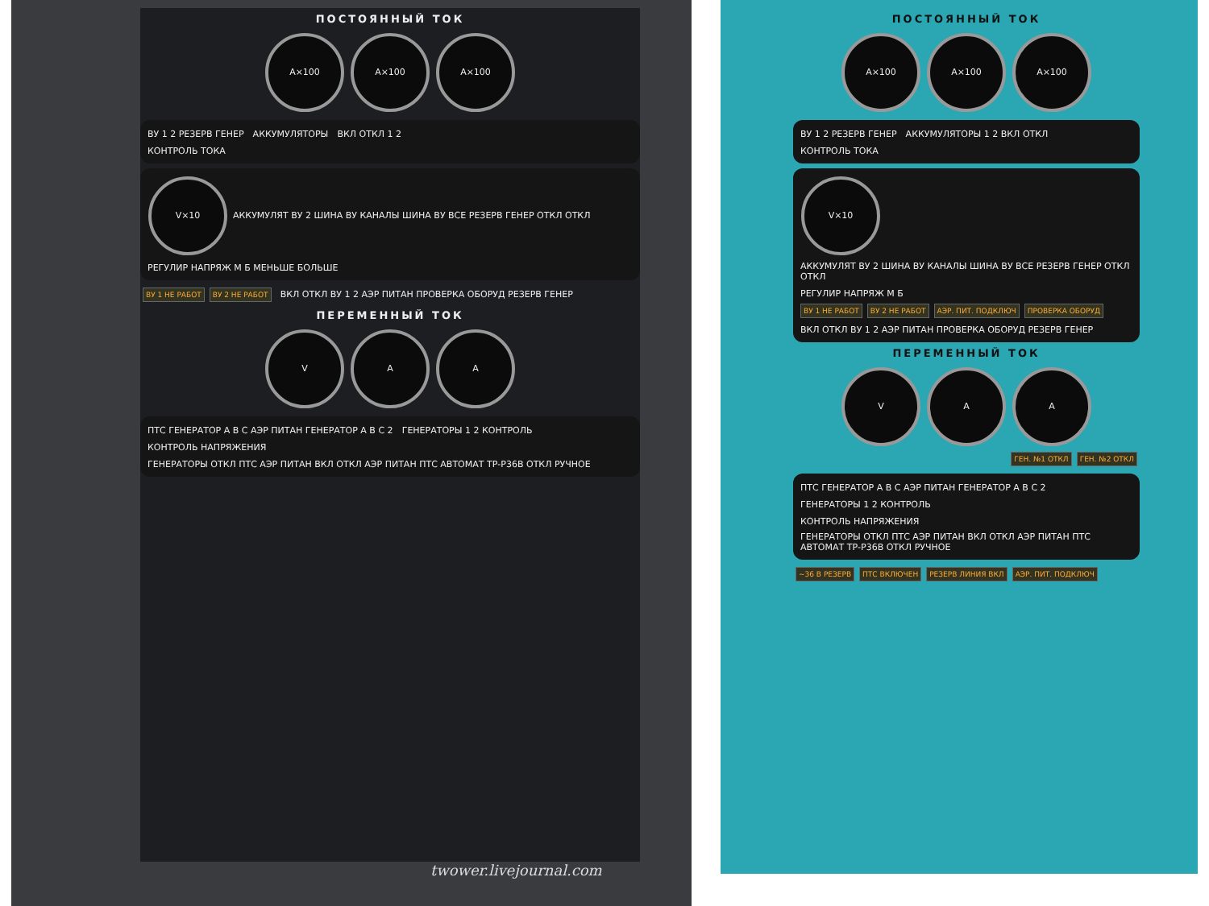ПОСТОЯННЫЙ ТОК
А×100 А×100 А×100
ВУ 1 2 РЕЗЕРВ ГЕНЕР АККУМУЛЯТОРЫ ВКЛ ОТКЛ 1 2
КОНТРОЛЬ ТОКА
V×10 АККУМУЛЯТ ВУ 2 ШИНА ВУ КАНАЛЫ ШИНА ВУ ВСЕ РЕЗЕРВ ГЕНЕР ОТКЛ ОТКЛ РЕГУЛИР НАПРЯЖ М Б МЕНЬШЕ БОЛЬШЕ
ВУ 1 НЕ РАБОТ ВУ 2 НЕ РАБОТ ВКЛ ОТКЛ ВУ 1 2 АЭР ПИТАН ПРОВЕРКА ОБОРУД РЕЗЕРВ ГЕНЕР
ПЕРЕМЕННЫЙ ТОК
V A A
ПТС ГЕНЕРАТОР А В С АЭР ПИТАН ГЕНЕРАТОР А В С 2 ГЕНЕРАТОРЫ 1 2 КОНТРОЛЬ
КОНТРОЛЬ НАПРЯЖЕНИЯ
ГЕНЕРАТОРЫ ОТКЛ ПТС АЭР ПИТАН ВКЛ ОТКЛ АЭР ПИТАН ПТС АВТОМАТ ТР-Р36В ОТКЛ РУЧНОЕ
twower.livejournal.com
ПОСТОЯННЫЙ ТОК
А×100 А×100 А×100
ВУ 1 2 РЕЗЕРВ ГЕНЕР АККУМУЛЯТОРЫ 1 2 ВКЛ ОТКЛ
КОНТРОЛЬ ТОКА
V×10 АККУМУЛЯТ ВУ 2 ШИНА ВУ КАНАЛЫ ШИНА ВУ ВСЕ РЕЗЕРВ ГЕНЕР ОТКЛ ОТКЛ РЕГУЛИР НАПРЯЖ М Б
ВУ 1 НЕ РАБОТ ВУ 2 НЕ РАБОТ АЭР. ПИТ. ПОДКЛЮЧ ПРОВЕРКА ОБОРУД
ВКЛ ОТКЛ ВУ 1 2 АЭР ПИТАН ПРОВЕРКА ОБОРУД РЕЗЕРВ ГЕНЕР
ПЕРЕМЕННЫЙ ТОК
V A A
ГЕН. №1 ОТКЛ ГЕН. №2 ОТКЛ
ПТС ГЕНЕРАТОР А В С АЭР ПИТАН ГЕНЕРАТОР А В С 2 ГЕНЕРАТОРЫ 1 2 КОНТРОЛЬ
КОНТРОЛЬ НАПРЯЖЕНИЯ
ГЕНЕРАТОРЫ ОТКЛ ПТС АЭР ПИТАН ВКЛ ОТКЛ АЭР ПИТАН ПТС АВТОМАТ ТР-Р36В ОТКЛ РУЧНОЕ
~36 В РЕЗЕРВ ПТС ВКЛЮЧЕН РЕЗЕРВ ЛИНИЯ ВКЛ АЭР. ПИТ. ПОДКЛЮЧ